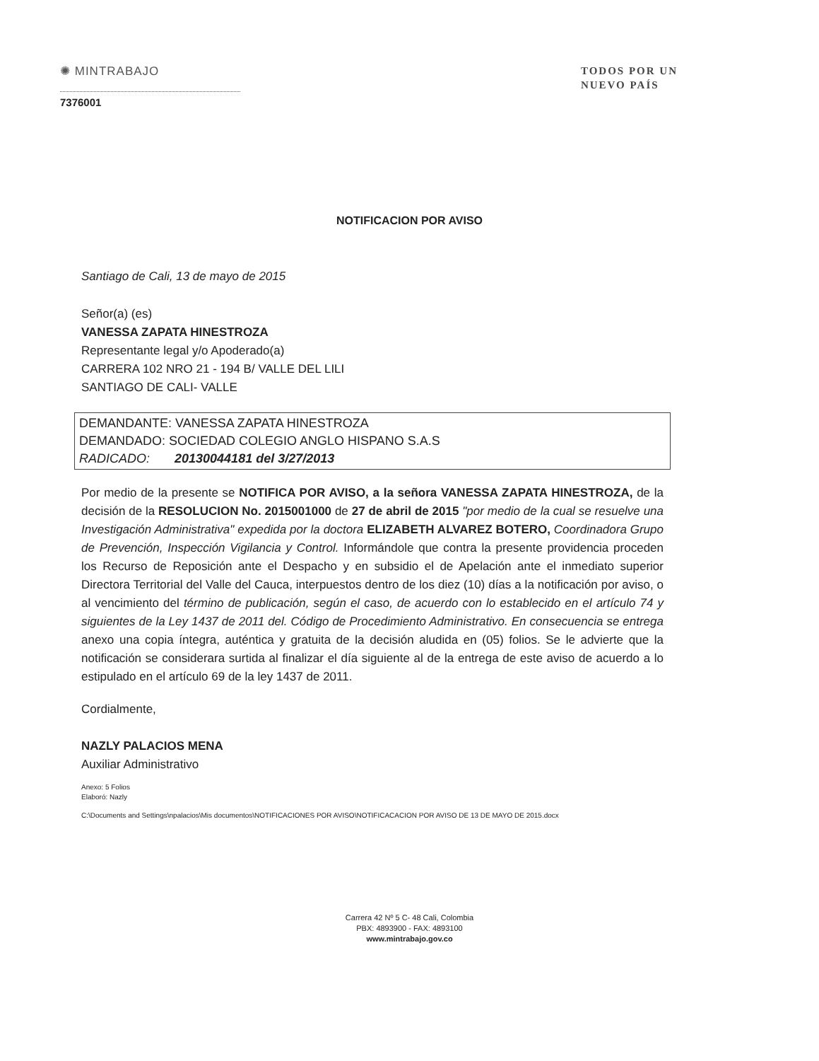✺ MINTRABAJO
TODOS POR UN
NUEVO PAÍS
7376001
NOTIFICACION POR AVISO
Santiago de Cali, 13 de mayo de 2015
Señor(a) (es)
VANESSA ZAPATA HINESTROZA
Representante legal y/o Apoderado(a)
CARRERA 102 NRO 21 - 194 B/ VALLE DEL LILI
SANTIAGO DE CALI- VALLE
DEMANDANTE: VANESSA ZAPATA HINESTROZA
DEMANDADO: SOCIEDAD COLEGIO ANGLO HISPANO S.A.S
RADICADO: 20130044181 del 3/27/2013
Por medio de la presente se NOTIFICA POR AVISO, a la señora VANESSA ZAPATA HINESTROZA, de la decisión de la RESOLUCION No. 2015001000 de 27 de abril de 2015 "por medio de la cual se resuelve una Investigación Administrativa" expedida por la doctora ELIZABETH ALVAREZ BOTERO, Coordinadora Grupo de Prevención, Inspección Vigilancia y Control. Informándole que contra la presente providencia proceden los Recurso de Reposición ante el Despacho y en subsidio el de Apelación ante el inmediato superior Directora Territorial del Valle del Cauca, interpuestos dentro de los diez (10) días a la notificación por aviso, o al vencimiento del término de publicación, según el caso, de acuerdo con lo establecido en el artículo 74 y siguientes de la Ley 1437 de 2011 del. Código de Procedimiento Administrativo. En consecuencia se entrega anexo una copia íntegra, auténtica y gratuita de la decisión aludida en (05) folios. Se le advierte que la notificación se considerara surtida al finalizar el día siguiente al de la entrega de este aviso de acuerdo a lo estipulado en el artículo 69 de la ley 1437 de 2011.
Cordialmente,
NAZLY PALACIOS MENA
Auxiliar Administrativo
Anexo: 5 Folios
Elaboró: Nazly
C:\Documents and Settings\npalacios\Mis documentos\NOTIFICACIONES POR AVISO\NOTIFICACACION POR AVISO DE 13 DE MAYO DE 2015.docx
Carrera 42 Nº 5 C- 48 Cali, Colombia
PBX: 4893900 - FAX: 4893100
www.mintrabajo.gov.co